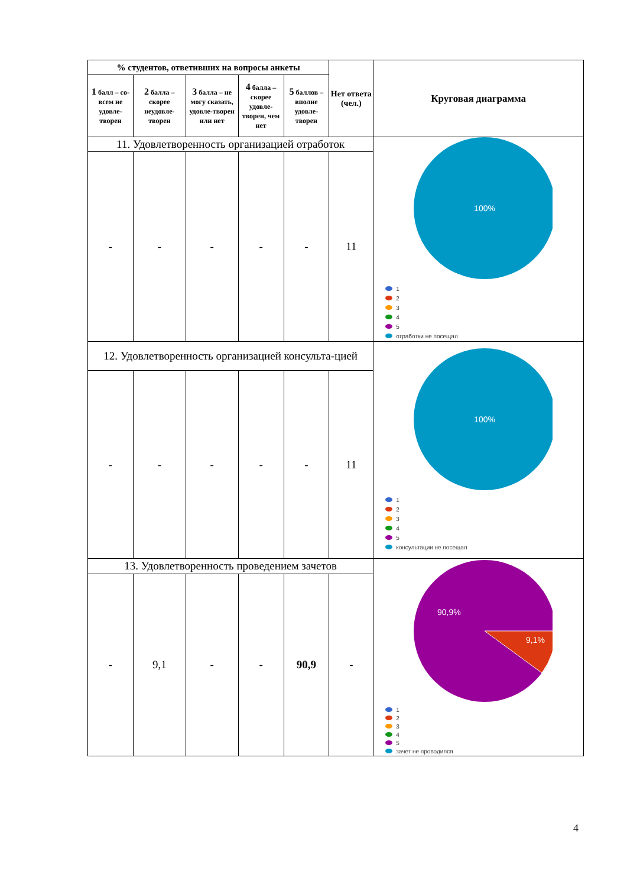| % студентов, ответивших на вопросы анкеты | | | | | Нет ответа (чел.) | Круговая диаграмма |
| --- | --- | --- | --- | --- | --- | --- |
| 1 балл – со-всем не удовле-творен | 2 балла – скорее неудовле-творен | 3 балла – не могу сказать, удовле-творен или нет | 4 балла – скорее удовле-творен, чем нет | 5 баллов – вполне удовле-творен | | |
| 11. Удовлетворенность организацией отработок | | | | | | 100% 1 2 3 4 5 отработки не посещал |
| - | - | - | - | - | 11 | |
| 12. Удовлетворенность организацией консульта-цией | | | | | | 100% 1 2 3 4 5 консультации не посещал |
| - | - | - | - | - | 11 | |
| 13. Удовлетворенность проведением зачетов | | | | | | 90,9% 9,1% 1 2 3 4 5 зачет не проводился |
| - | 9,1 | - | - | 90,9 | - | |
4